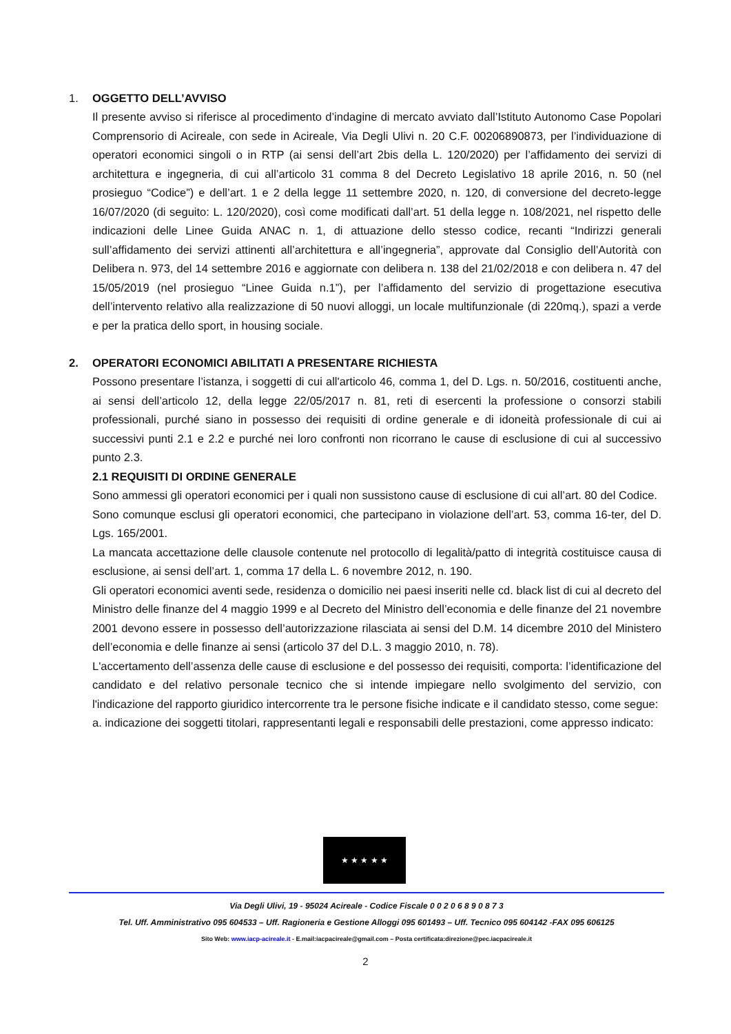1. OGGETTO DELL’AVVISO
Il presente avviso si riferisce al procedimento d’indagine di mercato avviato dall’Istituto Autonomo Case Popolari Comprensorio di Acireale, con sede in Acireale, Via Degli Ulivi n. 20 C.F. 00206890873, per l’individuazione di operatori economici singoli o in RTP (ai sensi dell’art 2bis della L. 120/2020) per l’affidamento dei servizi di architettura e ingegneria, di cui all’articolo 31 comma 8 del Decreto Legislativo 18 aprile 2016, n. 50 (nel prosieguo “Codice”) e dell’art. 1 e 2 della legge 11 settembre 2020, n. 120, di conversione del decreto-legge 16/07/2020 (di seguito: L. 120/2020), così come modificati dall’art. 51 della legge n. 108/2021, nel rispetto delle indicazioni delle Linee Guida ANAC n. 1, di attuazione dello stesso codice, recanti “Indirizzi generali sull’affidamento dei servizi attinenti all’architettura e all’ingegneria”, approvate dal Consiglio dell’Autorità con Delibera n. 973, del 14 settembre 2016 e aggiornate con delibera n. 138 del 21/02/2018 e con delibera n. 47 del 15/05/2019 (nel prosieguo “Linee Guida n.1”), per l’affidamento del servizio di progettazione esecutiva dell’intervento relativo alla realizzazione di 50 nuovi alloggi, un locale multifunzionale (di 220mq.), spazi a verde e per la pratica dello sport, in housing sociale.
2. OPERATORI ECONOMICI ABILITATI A PRESENTARE RICHIESTA
Possono presentare l’istanza, i soggetti di cui all'articolo 46, comma 1, del D. Lgs. n. 50/2016, costituenti anche, ai sensi dell’articolo 12, della legge 22/05/2017 n. 81, reti di esercenti la professione o consorzi stabili professionali, purché siano in possesso dei requisiti di ordine generale e di idoneità professionale di cui ai successivi punti 2.1 e 2.2 e purché nei loro confronti non ricorrano le cause di esclusione di cui al successivo punto 2.3.
2.1 REQUISITI DI ORDINE GENERALE
Sono ammessi gli operatori economici per i quali non sussistono cause di esclusione di cui all’art. 80 del Codice.
Sono comunque esclusi gli operatori economici, che partecipano in violazione dell’art. 53, comma 16-ter, del D. Lgs. 165/2001.
La mancata accettazione delle clausole contenute nel protocollo di legalità/patto di integrità costituisce causa di esclusione, ai sensi dell’art. 1, comma 17 della L. 6 novembre 2012, n. 190.
Gli operatori economici aventi sede, residenza o domicilio nei paesi inseriti nelle cd. black list di cui al decreto del Ministro delle finanze del 4 maggio 1999 e al Decreto del Ministro dell’economia e delle finanze del 21 novembre 2001 devono essere in possesso dell’autorizzazione rilasciata ai sensi del D.M. 14 dicembre 2010 del Ministero dell’economia e delle finanze ai sensi (articolo 37 del D.L. 3 maggio 2010, n. 78).
L'accertamento dell’assenza delle cause di esclusione e del possesso dei requisiti, comporta: l’identificazione del candidato e del relativo personale tecnico che si intende impiegare nello svolgimento del servizio, con l'indicazione del rapporto giuridico intercorrente tra le persone fisiche indicate e il candidato stesso, come segue:
a. indicazione dei soggetti titolari, rappresentanti legali e responsabili delle prestazioni, come appresso indicato:
★ ★ ★ ★ ★
Via Degli Ulivi, 19 - 95024 Acireale - Codice Fiscale 0 0 2 0 6 8 9 0 8 7 3
Tel. Uff. Amministrativo 095 604533 – Uff. Ragioneria e Gestione Alloggi 095 601493 – Uff. Tecnico 095 604142 -FAX 095 606125
Sito Web: www.iacp-acireale.it - E.mail:iacpacireale@gmail.com – Posta certificata:direzione@pec.iacpacireale.it
2